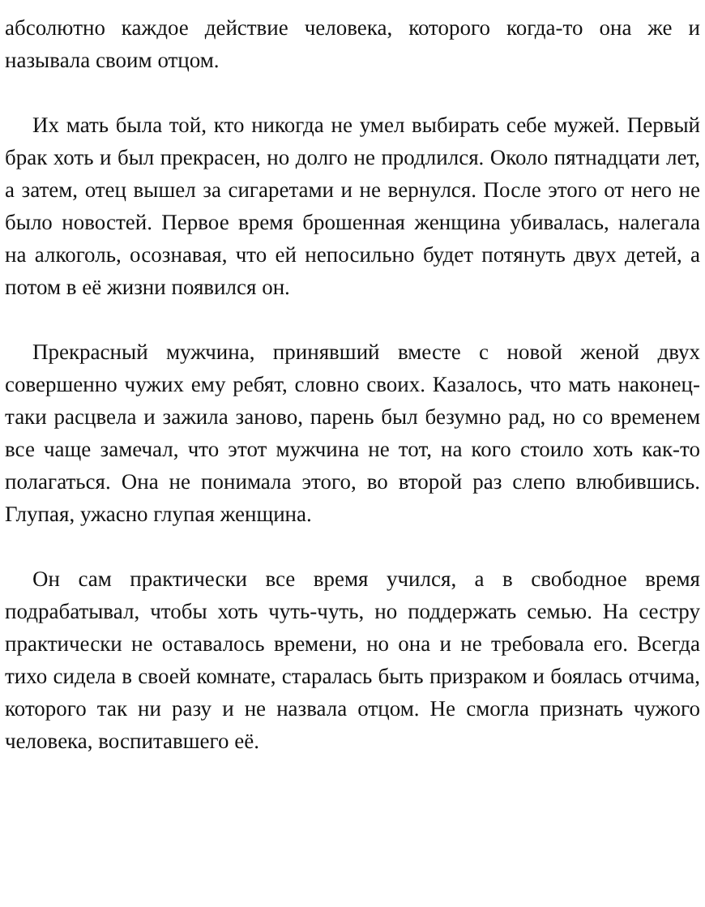абсолютно каждое действие человека, которого когда-то она же и называла своим отцом.
Их мать была той, кто никогда не умел выбирать себе мужей. Первый брак хоть и был прекрасен, но долго не продлился. Около пятнадцати лет, а затем, отец вышел за сигаретами и не вернулся. После этого от него не было новостей. Первое время брошенная женщина убивалась, налегала на алкоголь, осознавая, что ей непосильно будет потянуть двух детей, а потом в её жизни появился он.
Прекрасный мужчина, принявший вместе с новой женой двух совершенно чужих ему ребят, словно своих. Казалось, что мать наконец-таки расцвела и зажила заново, парень был безумно рад, но со временем все чаще замечал, что этот мужчина не тот, на кого стоило хоть как-то полагаться. Она не понимала этого, во второй раз слепо влюбившись. Глупая, ужасно глупая женщина.
Он сам практически все время учился, а в свободное время подрабатывал, чтобы хоть чуть-чуть, но поддержать семью. На сестру практически не оставалось времени, но она и не требовала его. Всегда тихо сидела в своей комнате, старалась быть призраком и боялась отчима, которого так ни разу и не назвала отцом. Не смогла признать чужого человека, воспитавшего её.